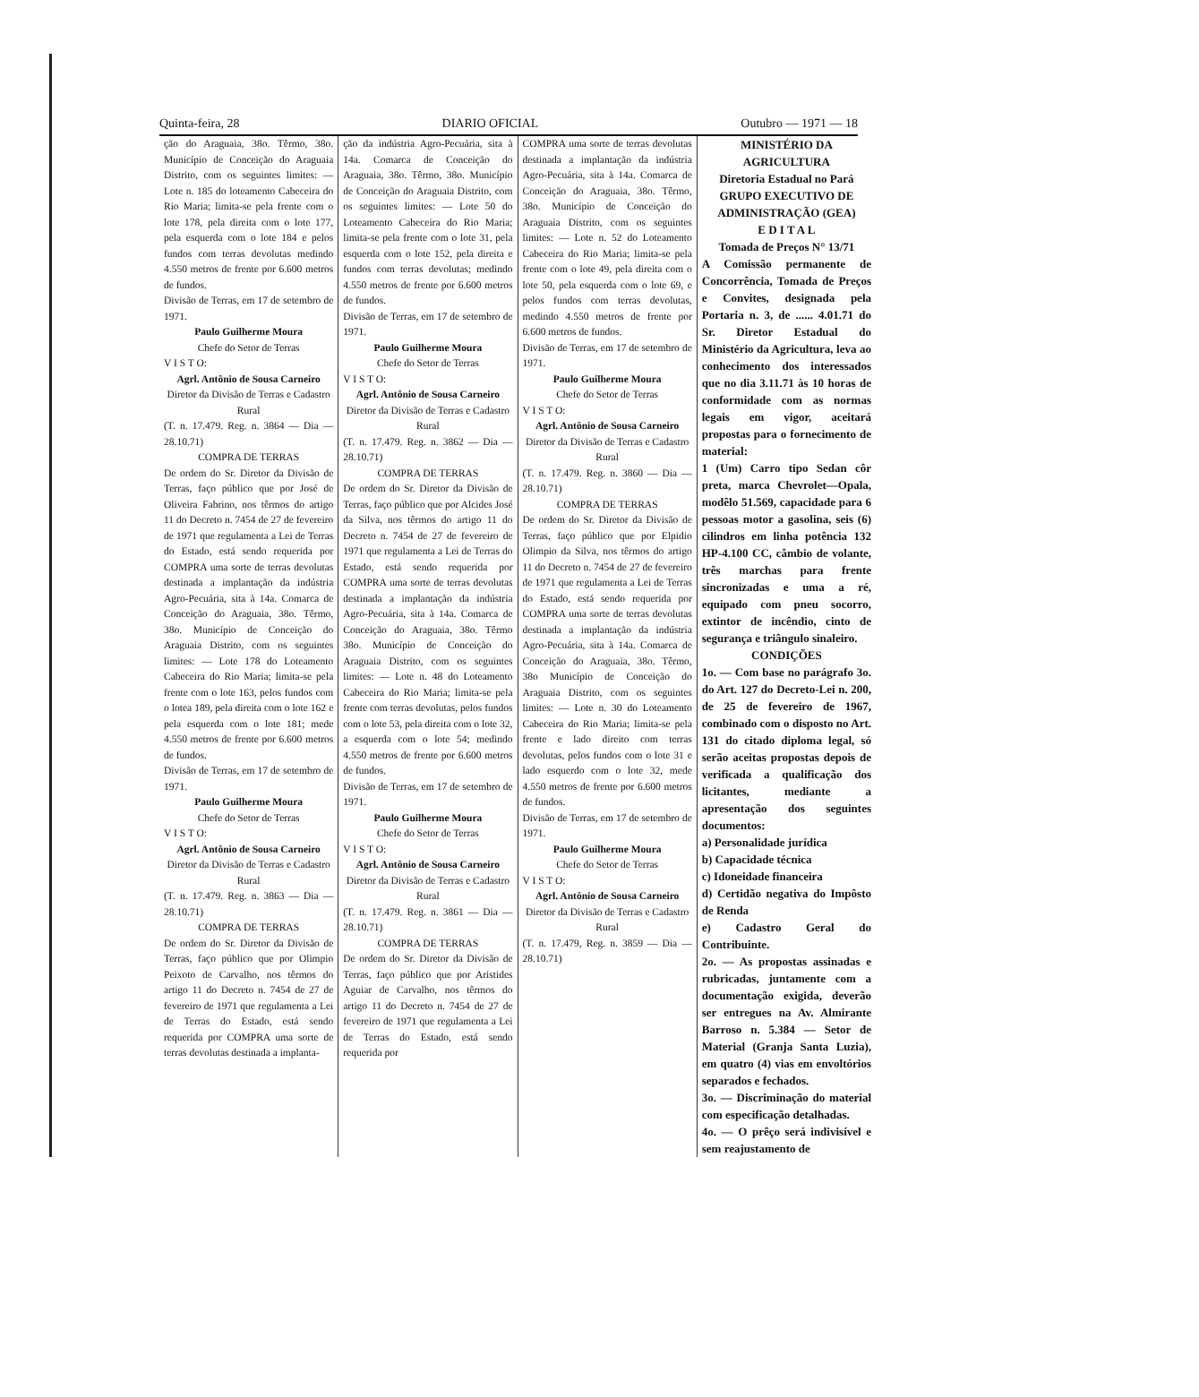Quinta-feira, 28 DIARIO OFICIAL Outubro — 1971 — 18
ção do Araguaia, 38o. Têrmo, 38o. Município de Conceição do Araguaia Distrito, com os seguintes limites: — Lote n. 185 do loteamento Cabeceira do Rio Maria; limita-se pela frente com o lote 178, pela direita com o lote 177, pela esquerda com o lote 184 e pelos fundos com terras devolutas medindo 4.550 metros de frente por 6.600 metros de fundos.
Divisão de Terras, em 17 de setembro de 1971.
Paulo Guilherme Moura
Chefe do Setor de Terras
V I S T O:
Agrl. Antônio de Sousa Carneiro
Diretor da Divisão de Terras e Cadastro Rural
(T. n. 17.479. Reg. n. 3864 — Dia — 28.10.71)
COMPRA DE TERRAS
De ordem do Sr. Diretor da Divisão de Terras, faço público que por José de Oliveira Fabrino, nos têrmos do artigo 11 do Decreto n. 7454 de 27 de fevereiro de 1971 que regulamenta a Lei de Terras do Estado, está sendo requerida por COMPRA uma sorte de terras devolutas destinada a implantação da indústria Agro-Pecuária, sita à 14a. Comarca de Conceição do Araguaia, 38o. Têrmo, 38o. Município de Conceição do Araguaia Distrito, com os seguintes limites: — Lote 178 do Loteamento Cabeceira do Rio Maria; limita-se pela frente com o lote 163, pelos fundos com o lotea 189, pela direita com o lote 162 e pela esquerda com o lote 181; mede 4.550 metros de frente por 6.600 metros de fundos.
Divisão de Terras, em 17 de setembro de 1971.
Paulo Guilherme Moura
Chefe do Setor de Terras
V I S T O:
Agrl. Antônio de Sousa Carneiro
Diretor da Divisão de Terras e Cadastro Rural
(T. n. 17.479. Reg. n. 3863 — Dia — 28.10.71)
COMPRA DE TERRAS
De ordem do Sr. Diretor da Divisão de Terras, faço público que por Olimpio Peixoto de Carvalho, nos têrmos do artigo 11 do Decreto n. 7454 de 27 de fevereiro de 1971 que regulamenta a Lei de Terras do Estado, está sendo requerida por COMPRA uma sorte de terras devolutas destinada a implanta-
ção da indústria Agro-Pecuária, sita à 14a. Comarca de Conceição do Araguaia, 38o. Têrmo, 38o. Município de Conceição do Araguaia Distrito, com os seguintes limites: — Lote 50 do Loteamento Cabeceira do Rio Maria; limita-se pela frente com o lote 31, pela esquerda com o lote 152, pela direita e fundos com terras devolutas; medindo 4.550 metros de frente por 6.600 metros de fundos.
Divisão de Terras, em 17 de setembro de 1971.
Paulo Guilherme Moura
Chefe do Setor de Terras
V I S T O:
Agrl. Antônio de Sousa Carneiro
Diretor da Divisão de Terras e Cadastro Rural
(T. n. 17.479. Reg. n. 3862 — Dia — 28.10.71)
COMPRA DE TERRAS
De ordem do Sr. Diretor da Divisão de Terras, faço público que por Alcides José da Silva, nos têrmos do artigo 11 do Decreto n. 7454 de 27 de fevereiro de 1971 que regulamenta a Lei de Terras do Estado, está sendo requerida por COMPRA uma sorte de terras devolutas destinada a implantação da indústria Agro-Pecuária, sita à 14a. Comarca de Conceição do Araguaia, 38o. Têrmo 38o. Município de Conceição do Araguaia Distrito, com os seguintes limites: — Lote n. 48 do Loteamento Cabeceira do Rio Maria; limita-se pela frente com terras devolutas, pelos fundos com o lote 53, pela direita com o lote 32, a esquerda com o lote 54; medindo 4.550 metros de frente por 6.600 metros de fundos.
Divisão de Terras, em 17 de setembro de 1971.
Paulo Guilherme Moura
Chefe do Setor de Terras
V I S T O:
Agrl. Antônio de Sousa Carneiro
Diretor da Divisão de Terras e Cadastro Rural
(T. n. 17.479. Reg. n. 3861 — Dia — 28.10.71)
COMPRA DE TERRAS
De ordem do Sr. Diretor da Divisão de Terras, faço público que por Aristides Aguiar de Carvalho, nos têrmos do artigo 11 do Decreto n. 7454 de 27 de fevereiro de 1971 que regulamenta a Lei de Terras do Estado, está sendo requerida por
COMPRA uma sorte de terras devolutas destinada a implantação da indústria Agro-Pecuária, sita à 14a. Comarca de Conceição do Araguaia, 38o. Têrmo, 38o. Município de Conceição do Araguaia Distrito, com os seguintes limites: — Lote n. 52 do Loteamento Cabeceira do Rio Maria; limita-se pela frente com o lote 49, pela direita com o lote 50, pela esquerda com o lote 69, e pelos fundos com terras devolutas, medindo 4.550 metros de frente por 6.600 metros de fundos.
Divisão de Terras, em 17 de setembro de 1971.
Paulo Guilherme Moura
Chefe do Setor de Terras
V I S T O:
Agrl. Antônio de Sousa Carneiro
Diretor da Divisão de Terras e Cadastro Rural
(T. n. 17.479. Reg. n. 3860 — Dia — 28.10.71)
COMPRA DE TERRAS
De ordem do Sr. Diretor da Divisão de Terras, faço público que por Elpidio Olimpio da Silva, nos têrmos do artigo 11 do Decreto n. 7454 de 27 de fevereiro de 1971 que regulamenta a Lei de Terras do Estado, está sendo requerida por COMPRA uma sorte de terras devolutas destinada a implantação da indústria Agro-Pecuária, sita à 14a. Comarca de Conceição do Araguaia, 38o. Têrmo, 38o Município de Conceição do Araguaia Distrito, com os seguintes limites: — Lote n. 30 do Loteamento Cabeceira do Rio Maria; limita-se pela frente e lado direito com terras devolutas, pelos fundos com o lote 31 e lado esquerdo com o lote 32, mede 4.550 metros de frente por 6.600 metros de fundos.
Divisão de Terras, em 17 de setembro de 1971.
Paulo Guilherme Moura
Chefe do Setor de Terras
V I S T O:
Agrl. Antônio de Sousa Carneiro
Diretor da Divisão de Terras e Cadastro Rural
(T. n. 17.479, Reg. n. 3859 — Dia — 28.10.71)
MINISTÉRIO DA AGRICULTURA
Diretoria Estadual no Pará
GRUPO EXECUTIVO DE ADMINISTRAÇÃO (GEA)
E D I T A L
Tomada de Preços N° 13/71
A Comissão permanente de Concorrência, Tomada de Preços e Convites, designada pela Portaria n. 3, de ...... 4.01.71 do Sr. Diretor Estadual do Ministério da Agricultura, leva ao conhecimento dos interessados que no dia 3.11.71 às 10 horas de conformidade com as normas legais em vigor, aceitará propostas para o fornecimento de material:
1 (Um) Carro tipo Sedan côr preta, marca Chevrolet—Opala, modêlo 51.569, capacidade para 6 pessoas motor a gasolina, seis (6) cilindros em linha potência 132 HP-4.100 CC, câmbio de volante, três marchas para frente sincronizadas e uma a ré, equipado com pneu socorro, extintor de incêndio, cinto de segurança e triângulo sinaleiro.
CONDIÇÕES
1o. — Com base no parágrafo 3o. do Art. 127 do Decreto-Lei n. 200, de 25 de fevereiro de 1967, combinado com o disposto no Art. 131 do citado diploma legal, só serão aceitas propostas depois de verificada a qualificação dos licitantes, mediante a apresentação dos seguintes documentos:
a) Personalidade jurídica
b) Capacidade técnica
c) Idoneidade financeira
d) Certidão negativa do Impôsto de Renda
e) Cadastro Geral do Contribuinte.
2o. — As propostas assinadas e rubricadas, juntamente com a documentação exigida, deverão ser entregues na Av. Almirante Barroso n. 5.384 — Setor de Material (Granja Santa Luzia), em quatro (4) vias em envoltórios separados e fechados.
3o. — Discriminação do material com especificação detalhadas.
4o. — O prêço será indivisível e sem reajustamento de